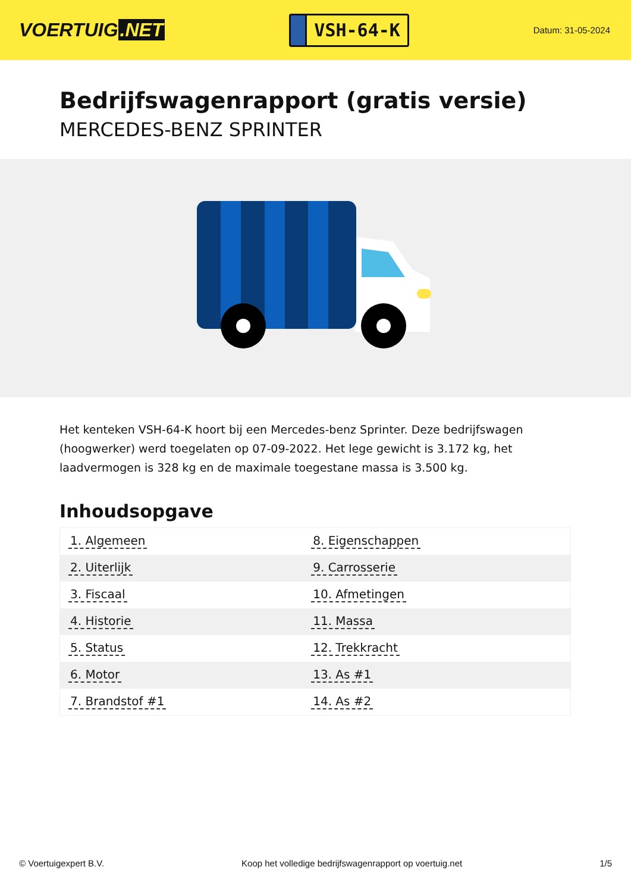VOERTUIG.NET
VSH-64-K
Datum: 31-05-2024
Bedrijfswagenrapport (gratis versie)
MERCEDES-BENZ SPRINTER
Het kenteken VSH-64-K hoort bij een Mercedes-benz Sprinter. Deze bedrijfswagen (hoogwerker) werd toegelaten op 07-09-2022. Het lege gewicht is 3.172 kg, het laadvermogen is 328 kg en de maximale toegestane massa is 3.500 kg.
Inhoudsopgave
| 1. Algemeen | 8. Eigenschappen |
| 2. Uiterlijk | 9. Carrosserie |
| 3. Fiscaal | 10. Afmetingen |
| 4. Historie | 11. Massa |
| 5. Status | 12. Trekkracht |
| 6. Motor | 13. As #1 |
| 7. Brandstof #1 | 14. As #2 |
© Voertuigexpert B.V. Koop het volledige bedrijfswagenrapport op voertuig.net
1/5